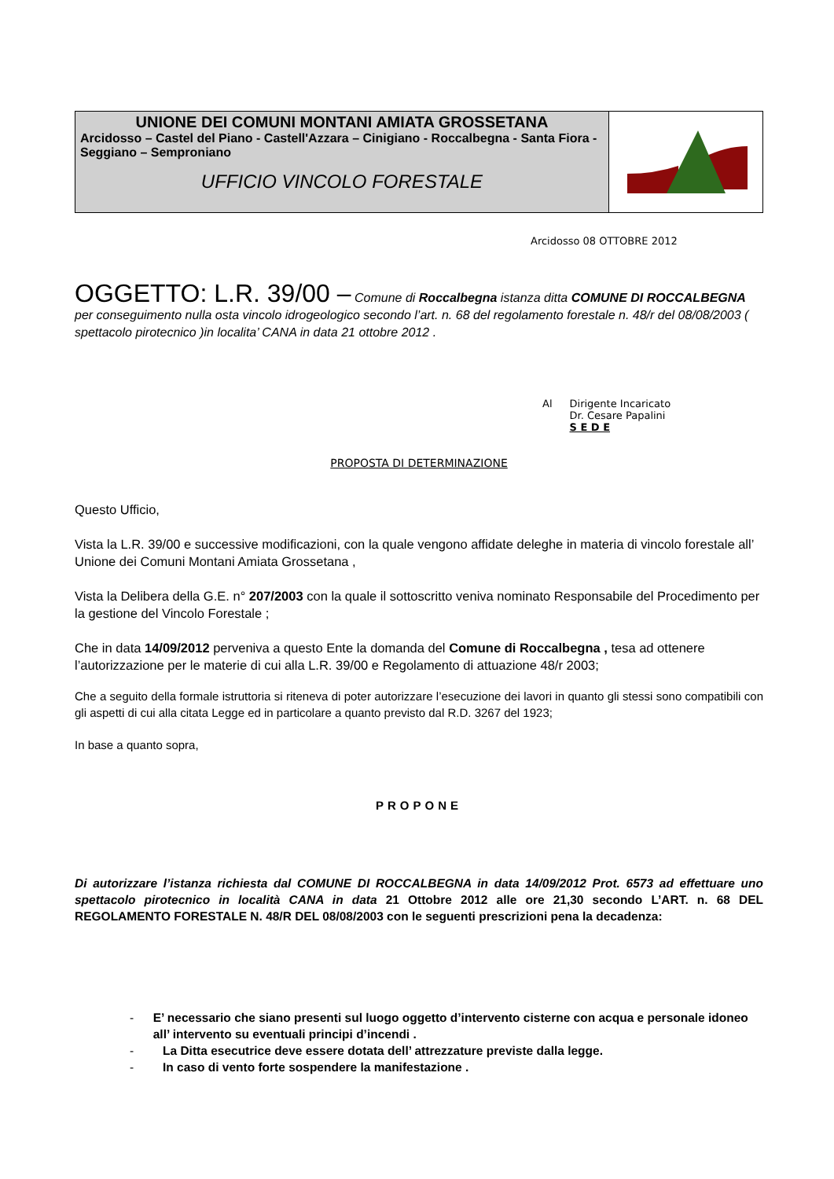UNIONE DEI COMUNI MONTANI AMIATA GROSSETANA
Arcidosso – Castel del Piano - Castell'Azzara – Cinigiano - Roccalbegna - Santa Fiora - Seggiano – Semproniano
UFFICIO VINCOLO FORESTALE
Arcidosso 08 OTTOBRE 2012
OGGETTO: L.R. 39/00 – Comune di Roccalbegna istanza ditta COMUNE DI ROCCALBEGNA per conseguimento nulla osta vincolo idrogeologico secondo l’art. n. 68 del regolamento forestale n. 48/r del 08/08/2003 ( spettacolo pirotecnico )in localita’ CANA in data 21 ottobre 2012 .
Al Dirigente Incaricato
Dr. Cesare Papalini
S E D E
PROPOSTA DI DETERMINAZIONE
Questo Ufficio,
Vista la L.R. 39/00 e successive modificazioni, con la quale vengono affidate deleghe in materia di vincolo forestale all’ Unione dei Comuni Montani Amiata Grossetana ,
Vista la Delibera della G.E. n° 207/2003 con la quale il sottoscritto veniva nominato Responsabile del Procedimento per la gestione del Vincolo Forestale ;
Che in data 14/09/2012 perveniva a questo Ente la domanda del Comune di Roccalbegna , tesa ad ottenere l’autorizzazione per le materie di cui alla L.R. 39/00 e Regolamento di attuazione 48/r 2003;
Che a seguito della formale istruttoria si riteneva di poter autorizzare l’esecuzione dei lavori in quanto gli stessi sono compatibili con gli aspetti di cui alla citata Legge ed in particolare a quanto previsto dal R.D. 3267 del 1923;
In base a quanto sopra,
PROPONE
Di autorizzare l’istanza richiesta dal COMUNE DI ROCCALBEGNA in data 14/09/2012 Prot. 6573 ad effettuare uno spettacolo pirotecnico in località CANA in data 21 Ottobre 2012 alle ore 21,30 secondo L’ART. n. 68 DEL REGOLAMENTO FORESTALE N. 48/R DEL 08/08/2003 con le seguenti prescrizioni pena la decadenza:
- E’ necessario che siano presenti sul luogo oggetto d’intervento cisterne con acqua e personale idoneo all’ intervento su eventuali principi d’incendi .
- La Ditta esecutrice deve essere dotata dell’ attrezzature previste dalla legge.
- In caso di vento forte sospendere la manifestazione .